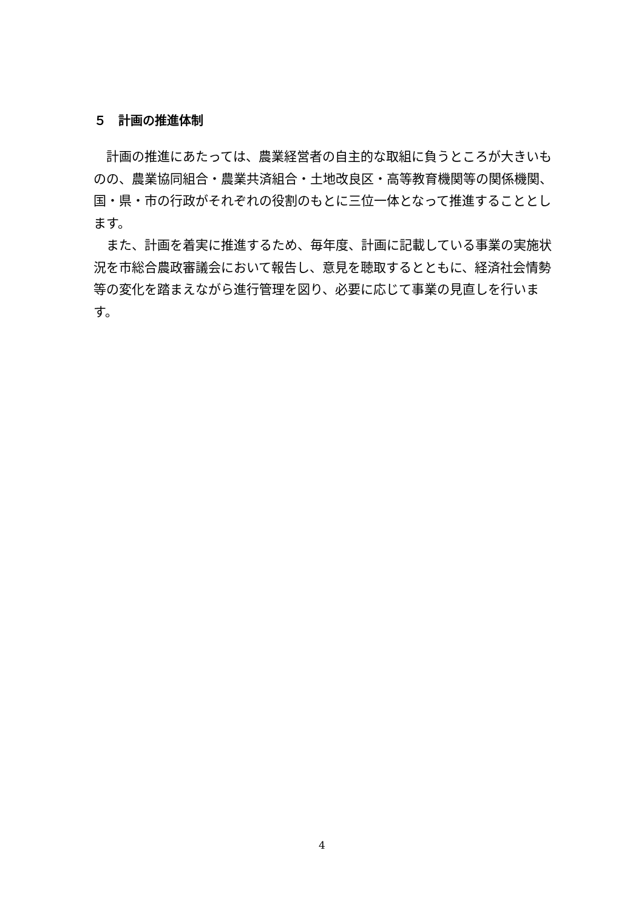５　計画の推進体制
計画の推進にあたっては、農業経営者の自主的な取組に負うところが大きいものの、農業協同組合・農業共済組合・土地改良区・高等教育機関等の関係機関、国・県・市の行政がそれぞれの役割のもとに三位一体となって推進することとします。
また、計画を着実に推進するため、毎年度、計画に記載している事業の実施状況を市総合農政審議会において報告し、意見を聴取するとともに、経済社会情勢等の変化を踏まえながら進行管理を図り、必要に応じて事業の見直しを行います。
4